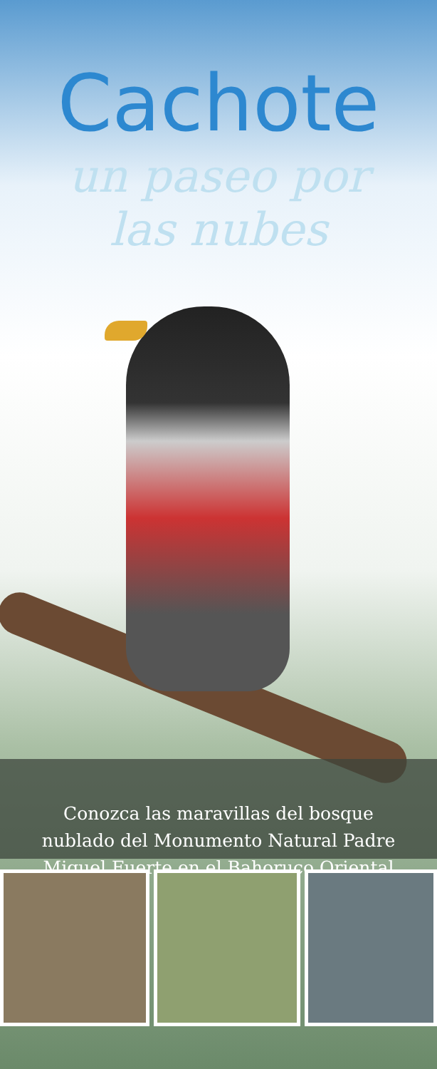Cachote
un paseo por
las nubes
Conozca las maravillas del bosque
nublado del Monumento Natural Padre
Miguel Fuerte en el Bahoruco Oriental